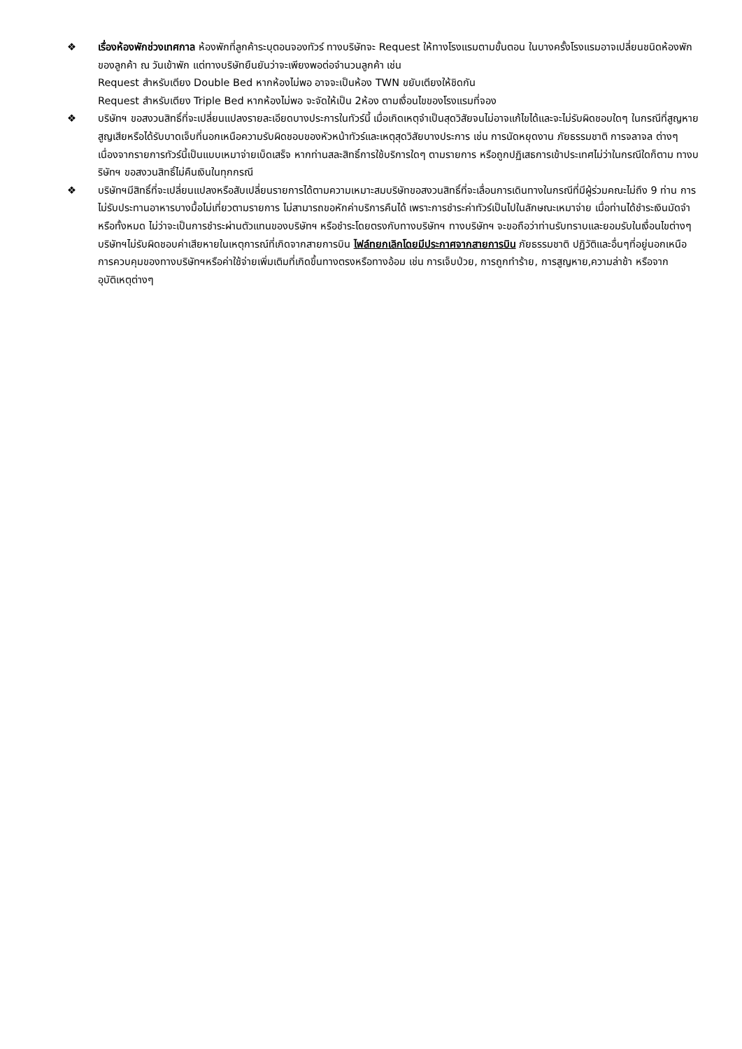❖ เรื่องห้องพักช่วงเทศกาล ห้องพักที่ลูกค้าระบุตอนจองทัวร์ ทางบริษัทจะ Request ให้ทางโรงแรมตามขั้นตอน ในบางครั้งโรงแรมอาจเปลี่ยนชนิดห้องพักของลูกค้า ณ วันเข้าพัก แต่ทางบริษัทยืนยันว่าจะเพียงพอต่อจำนวนลูกค้า เช่น
Request สำหรับเตียง Double Bed หากห้องไม่พอ อาจจะเป็นห้อง TWN ขยับเตียงให้ชิดกัน
Request สำหรับเตียง Triple Bed หากห้องไม่พอ จะจัดให้เป็น 2ห้อง ตามเงื่อนไขของโรงแรมที่จอง
❖ บริษัทฯ ขอสงวนสิทธิ์ที่จะเปลี่ยนแปลงรายละเอียดบางประการในทัวร์นี้ เมื่อเกิดเหตุจำเป็นสุดวิสัยจนไม่อาจแก้ไขได้และจะไม่รับผิดชอบใดๆ ในกรณีที่สูญหาย สูญเสียหรือได้รับบาดเจ็บที่นอกเหนือความรับผิดชอบของหัวหน้าทัวร์และเหตุสุดวิสัยบางประการ เช่น การนัดหยุดงาน ภัยธรรมชาติ การจลาจล ต่างๆ เนื่องจากรายการทัวร์นี้เป็นแบบเหมาจ่ายเบ็ดเสร็จ หากท่านสละสิทธิ์การใช้บริการใดๆ ตามรายการ หรือถูกปฏิเสธการเข้าประเทศไม่ว่าในกรณีใดก็ตาม ทางบริษัทฯ ขอสงวนสิทธิ์ไม่คืนเงินในทุกกรณี
❖ บริษัทฯมีสิทธิ์ที่จะเปลี่ยนแปลงหรือสับเปลี่ยนรายการได้ตามความเหมาะสมบริษัทขอสงวนสิทธิ์ที่จะเลื่อนการเดินทางในกรณีที่มีผู้ร่วมคณะไม่ถึง 9 ท่าน การไม่รับประทานอาหารบางมื้อไม่เที่ยวตามรายการ ไม่สามารถขอหักค่าบริการคืนได้ เพราะการชำระค่าทัวร์เป็นไปในลักษณะเหมาจ่าย เมื่อท่านได้ชำระเงินมัดจำหรือทั้งหมด ไม่ว่าจะเป็นการชำระผ่านตัวแทนของบริษัทฯ หรือชำระโดยตรงกับทางบริษัทฯ ทางบริษัทฯ จะขอถือว่าท่านรับทราบและยอมรับในเงื่อนไขต่างๆ
บริษัทฯไม่รับผิดชอบค่าเสียหายในเหตุการณ์ที่เกิดจากสายการบิน ไฟล์ทยกเลิกโดยมีประกาศจากสายการบิน ภัยธรรมชาติ ปฏิวัติและอื่นๆที่อยู่นอกเหนือการควบคุมของทางบริษัทฯหรือค่าใช้จ่ายเพิ่มเติมที่เกิดขึ้นทางตรงหรือทางอ้อม เช่น การเจ็บป่วย, การถูกทำร้าย, การสูญหาย,ความล่าช้า หรือจากอุบัติเหตุต่างๆ